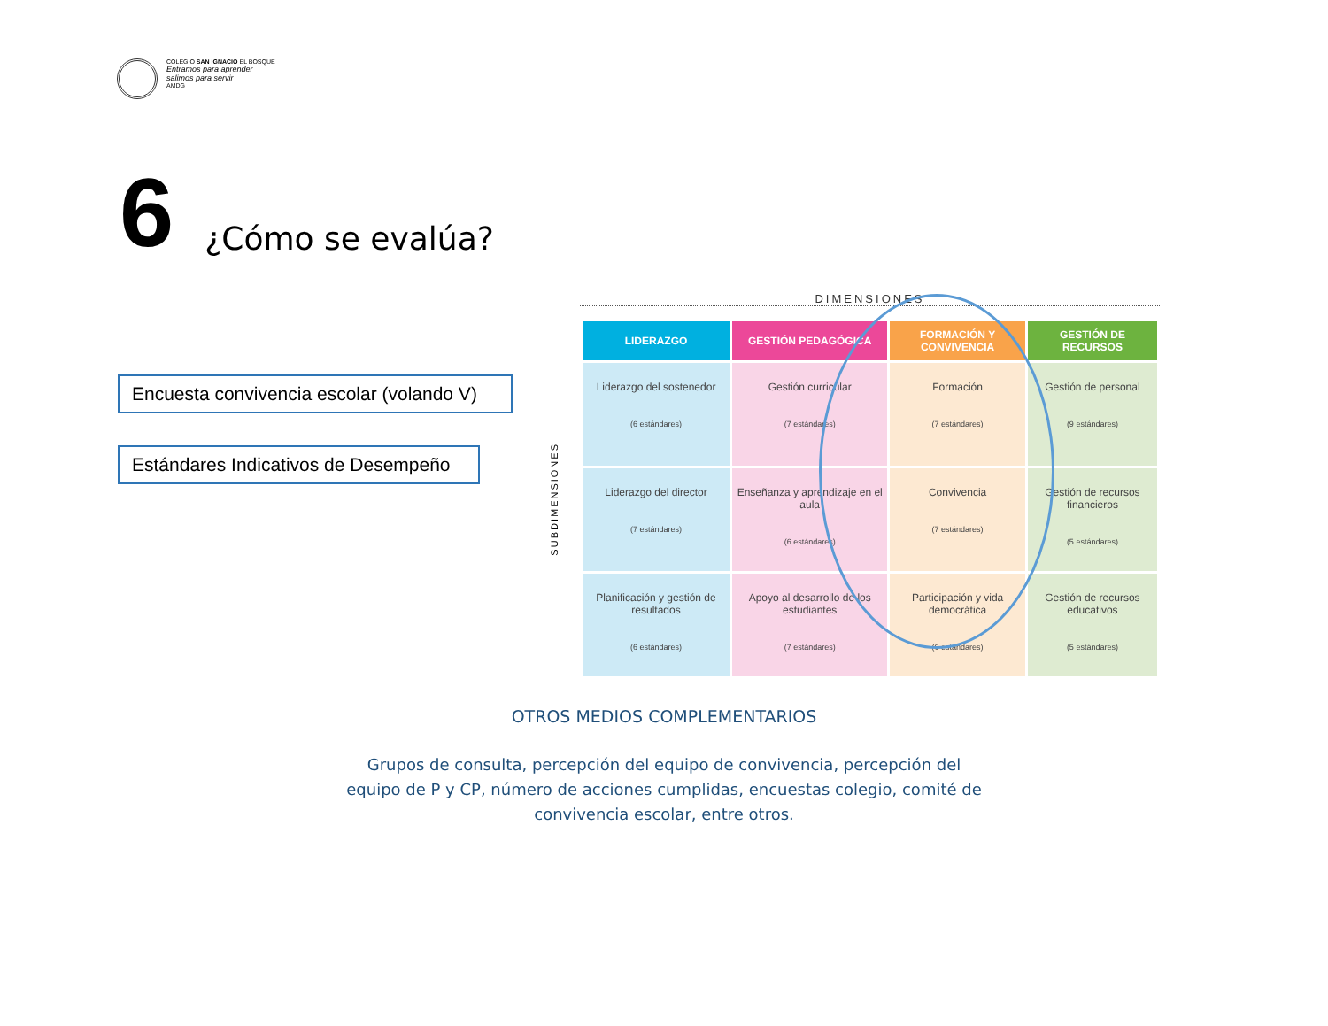COLEGIO SAN IGNACIO EL BOSQUE
Entramos para aprender
salimos para servir
AMDG
6
¿Cómo se evalúa?
Encuesta convivencia escolar (volando V)
Estándares Indicativos de Desempeño
DIMENSIONES
SUBDIMENSIONES
| LIDERAZGO | GESTIÓN PEDAGÓGICA | FORMACIÓN Y CONVIVENCIA | GESTIÓN DE RECURSOS |
| --- | --- | --- | --- |
| Liderazgo del sostenedor (6 estándares) | Gestión curricular (7 estándares) | Formación (7 estándares) | Gestión de personal (9 estándares) |
| Liderazgo del director (7 estándares) | Enseñanza y aprendizaje en el aula (6 estándares) | Convivencia (7 estándares) | Gestión de recursos financieros (5 estándares) |
| Planificación y gestión de resultados (6 estándares) | Apoyo al desarrollo de los estudiantes (7 estándares) | Participación y vida democrática (6 estándares) | Gestión de recursos educativos (5 estándares) |
OTROS MEDIOS COMPLEMENTARIOS
Grupos de consulta, percepción del equipo de convivencia, percepción del
equipo de P y CP, número de acciones cumplidas, encuestas colegio, comité de
convivencia escolar, entre otros.